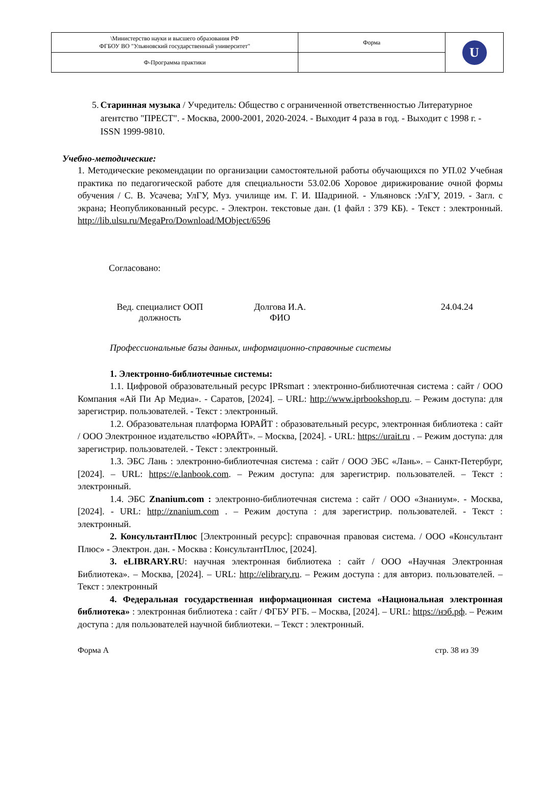| \Министерство науки и высшего образования РФ ФГБОУ ВО "Ульяновский государственный университет" | Форма | U |
| Ф-Программа практики | | |
5. Старинная музыка / Учредитель: Общество с ограниченной ответственностью Литературное агентство "ПРЕСТ". - Москва, 2000-2001, 2020-2024. - Выходит 4 раза в год. - Выходит с 1998 г. - ISSN 1999-9810.
Учебно-методические:
1. Методические рекомендации по организации самостоятельной работы обучающихся по УП.02 Учебная практика по педагогической работе для специальности 53.02.06 Хоровое дирижирование очной формы обучения / С. В. Усачева; УлГУ, Муз. училище им. Г. И. Шадриной. - Ульяновск :УлГУ, 2019. - Загл. с экрана; Неопубликованный ресурс. - Электрон. текстовые дан. (1 файл : 379 КБ). - Текст : электронный. http://lib.ulsu.ru/MegaPro/Download/MObject/6596
Согласовано:
Вед. специалист ООП
должность
Долгова И.А.
ФИО
24.04.24
Профессиональные базы данных, информационно-справочные системы
1. Электронно-библиотечные системы:
1.1. Цифровой образовательный ресурс IPRsmart : электронно-библиотечная система : сайт / ООО Компания «Ай Пи Ар Медиа». - Саратов, [2024]. – URL: http://www.iprbookshop.ru. – Режим доступа: для зарегистрир. пользователей. - Текст : электронный.
1.2. Образовательная платформа ЮРАЙТ : образовательный ресурс, электронная библиотека : сайт / ООО Электронное издательство «ЮРАЙТ». – Москва, [2024]. - URL: https://urait.ru . – Режим доступа: для зарегистрир. пользователей. - Текст : электронный.
1.3. ЭБС Лань : электронно-библиотечная система : сайт / ООО ЭБС «Лань». – Санкт-Петербург, [2024]. – URL: https://e.lanbook.com. – Режим доступа: для зарегистрир. пользователей. – Текст : электронный.
1.4. ЭБС Znanium.com : электронно-библиотечная система : сайт / ООО «Знаниум». - Москва, [2024]. - URL: http://znanium.com . – Режим доступа : для зарегистрир. пользователей. - Текст : электронный.
2. КонсультантПлюс [Электронный ресурс]: справочная правовая система. / ООО «Консультант Плюс» - Электрон. дан. - Москва : КонсультантПлюс, [2024].
3. eLIBRARY.RU: научная электронная библиотека : сайт / ООО «Научная Электронная Библиотека». – Москва, [2024]. – URL: http://elibrary.ru. – Режим доступа : для авториз. пользователей. – Текст : электронный
4. Федеральная государственная информационная система «Национальная электронная библиотека» : электронная библиотека : сайт / ФГБУ РГБ. – Москва, [2024]. – URL: https://нэб.рф. – Режим доступа : для пользователей научной библиотеки. – Текст : электронный.
Форма А стр. 38 из 39